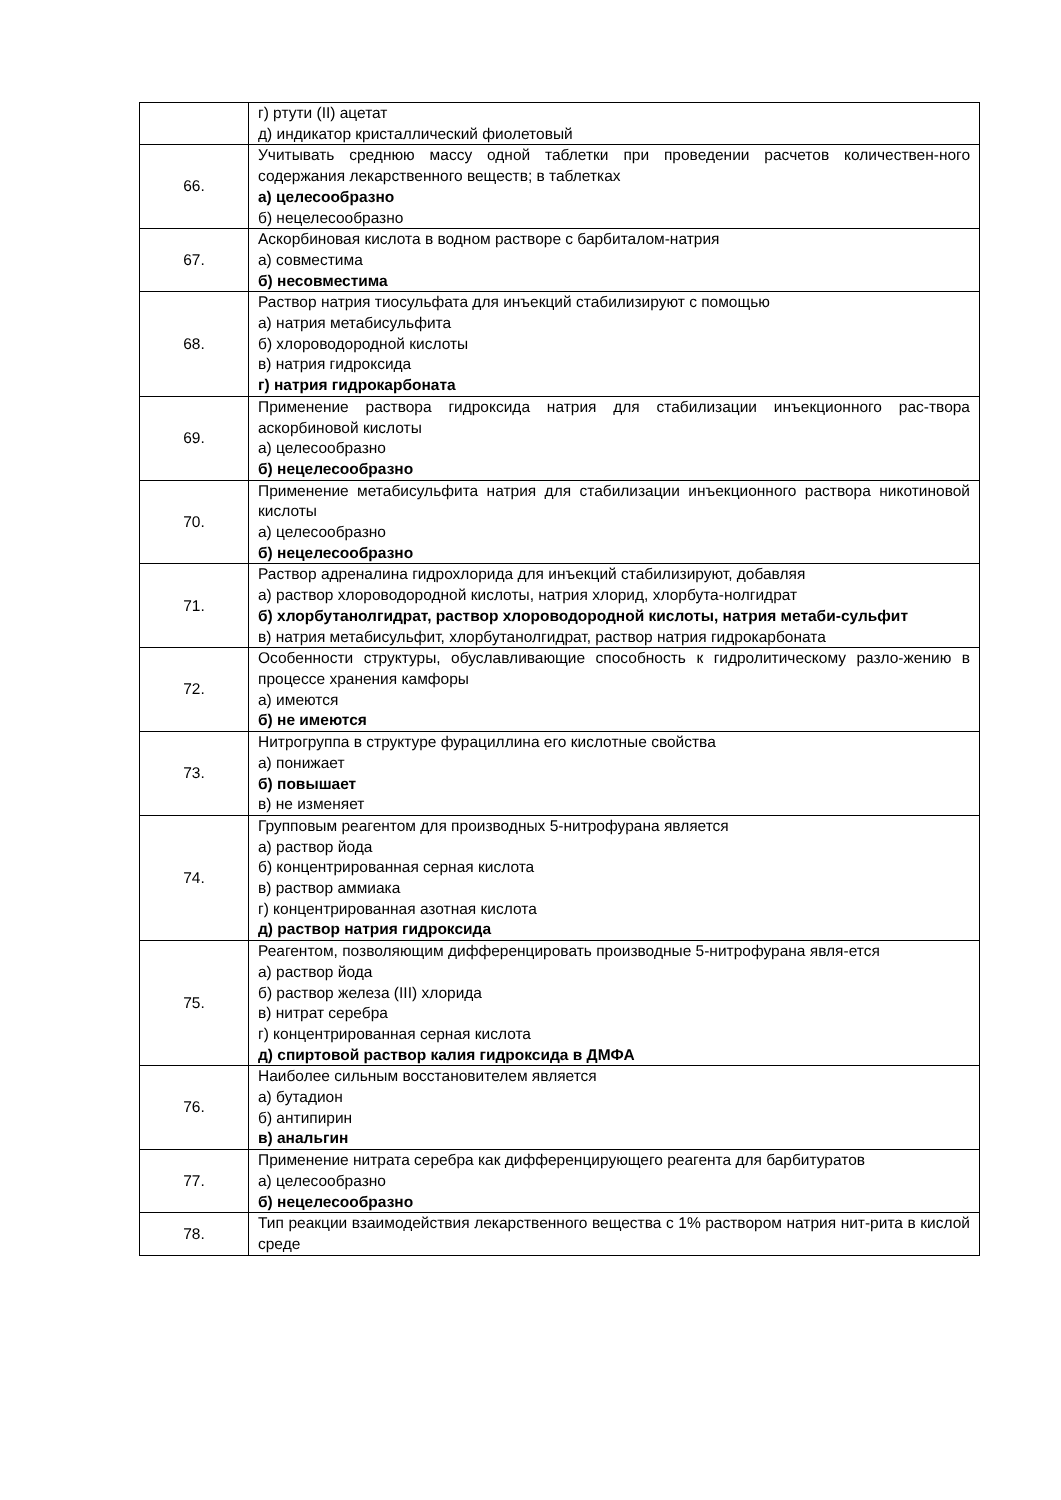| | г) ртути (II) ацетат д) индикатор кристаллический фиолетовый |
| 66. | Учитывать среднюю массу одной таблетки при проведении расчетов количествен-ного содержания лекарственного веществ; в таблетках а) целесообразно б) нецелесообразно |
| 67. | Аскорбиновая кислота в водном растворе с барбиталом-натрия а) совместима б) несовместима |
| 68. | Раствор натрия тиосульфата для инъекций стабилизируют с помощью а) натрия метабисульфита б) хлороводородной кислоты в) натрия гидроксида г) натрия гидрокарбоната |
| 69. | Применение раствора гидроксида натрия для стабилизации инъекционного рас-твора аскорбиновой кислоты а) целесообразно б) нецелесообразно |
| 70. | Применение метабисульфита натрия для стабилизации инъекционного раствора никотиновой кислоты а) целесообразно б) нецелесообразно |
| 71. | Раствор адреналина гидрохлорида для инъекций стабилизируют, добавляя а) раствор хлороводородной кислоты, натрия хлорид, хлорбута-нолгидрат б) хлорбутанолгидрат, раствор хлороводородной кислоты, натрия метаби-сульфит в) натрия метабисульфит, хлорбутанолгидрат, раствор натрия гидрокарбоната |
| 72. | Особенности структуры, обуславливающие способность к гидролитическому разло-жению в процессе хранения камфоры а) имеются б) не имеются |
| 73. | Нитрогруппа в структуре фурациллина его кислотные свойства а) понижает б) повышает в) не изменяет |
| 74. | Групповым реагентом для производных 5-нитрофурана является а) раствор йода б) концентрированная серная кислота в) раствор аммиака г) концентрированная азотная кислота д) раствор натрия гидроксида |
| 75. | Реагентом, позволяющим дифференцировать производные 5-нитрофурана явля-ется а) раствор йода б) раствор железа (III) хлорида в) нитрат серебра г) концентрированная серная кислота д) спиртовой раствор калия гидроксида в ДМФА |
| 76. | Наиболее сильным восстановителем является а) бутадион б) антипирин в) анальгин |
| 77. | Применение нитрата серебра как дифференцирующего реагента для барбитуратов а) целесообразно б) нецелесообразно |
| 78. | Тип реакции взаимодействия лекарственного вещества с 1% раствором натрия нит-рита в кислой среде |